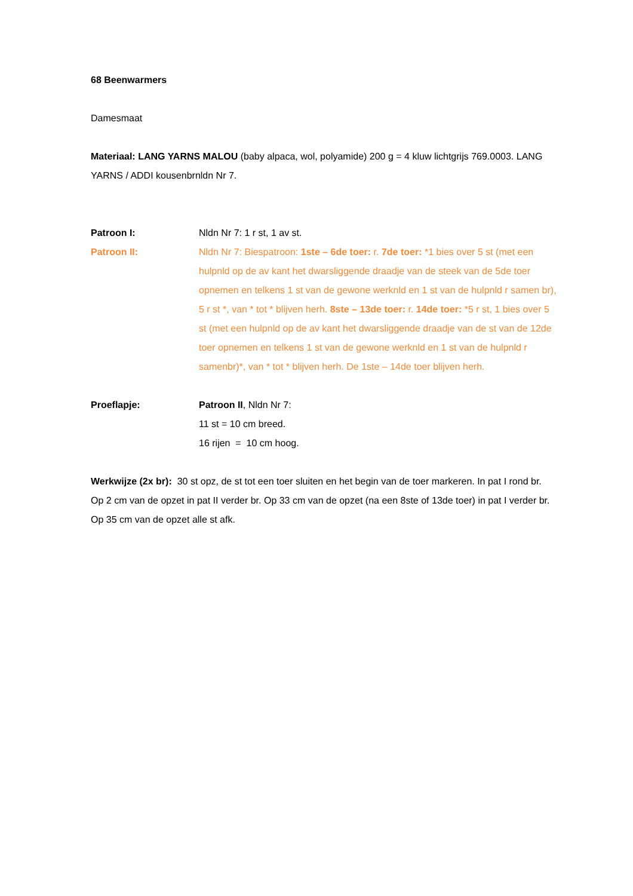68 Beenwarmers
Damesmaat
Materiaal: LANG YARNS MALOU (baby alpaca, wol, polyamide) 200 g = 4 kluw lichtgrijs 769.0003. LANG YARNS / ADDI kousenbrnldn Nr 7.
Patroon I: Nldn Nr 7: 1 r st, 1 av st.
Patroon II: Nldn Nr 7: Biespatroon: 1ste – 6de toer: r. 7de toer: *1 bies over 5 st (met een hulpnld op de av kant het dwarsliggende draadje van de steek van de 5de toer opnemen en telkens 1 st van de gewone werknld en 1 st van de hulpnld r samen br), 5 r st *, van * tot * blijven herh. 8ste – 13de toer: r. 14de toer: *5 r st, 1 bies over 5 st (met een hulpnld op de av kant het dwarsliggende draadje van de st van de 12de toer opnemen en telkens 1 st van de gewone werknld en 1 st van de hulpnld r samenbr)*, van * tot * blijven herh. De 1ste – 14de toer blijven herh.
Proeflapje: Patroon II, Nldn Nr 7:
11 st = 10 cm breed.
16 rijen = 10 cm hoog.
Werkwijze (2x br): 30 st opz, de st tot een toer sluiten en het begin van de toer markeren. In pat I rond br. Op 2 cm van de opzet in pat II verder br. Op 33 cm van de opzet (na een 8ste of 13de toer) in pat I verder br. Op 35 cm van de opzet alle st afk.